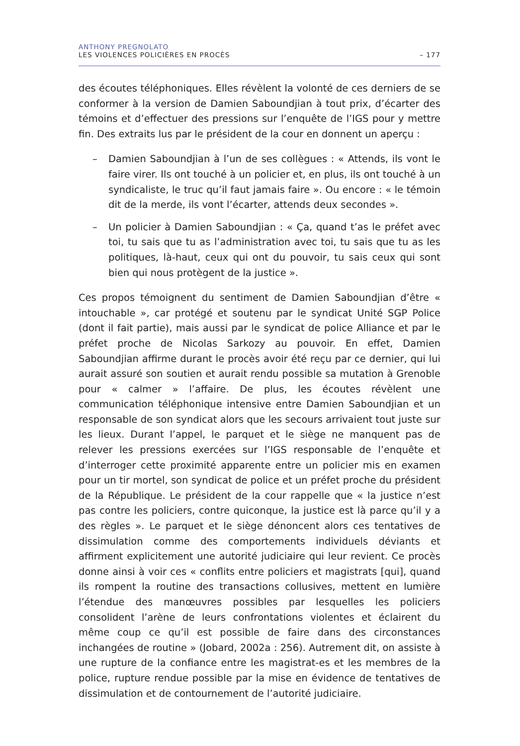ANTHONY PREGNOLATO
LES VIOLENCES POLICIÈRES EN PROCÈS – 177
des écoutes téléphoniques. Elles révèlent la volonté de ces derniers de se conformer à la version de Damien Saboundjian à tout prix, d’écarter des témoins et d’effectuer des pressions sur l’enquête de l’IGS pour y mettre fin. Des extraits lus par le président de la cour en donnent un aperçu :
– Damien Saboundjian à l’un de ses collègues : « Attends, ils vont le faire virer. Ils ont touché à un policier et, en plus, ils ont touché à un syndicaliste, le truc qu’il faut jamais faire ». Ou encore : « le témoin dit de la merde, ils vont l’écarter, attends deux secondes ».
– Un policier à Damien Saboundjian : « Ça, quand t’as le préfet avec toi, tu sais que tu as l’administration avec toi, tu sais que tu as les politiques, là-haut, ceux qui ont du pouvoir, tu sais ceux qui sont bien qui nous protègent de la justice ».
Ces propos témoignent du sentiment de Damien Saboundjian d’être « intouchable », car protégé et soutenu par le syndicat Unité SGP Police (dont il fait partie), mais aussi par le syndicat de police Alliance et par le préfet proche de Nicolas Sarkozy au pouvoir. En effet, Damien Saboundjian affirme durant le procès avoir été reçu par ce dernier, qui lui aurait assuré son soutien et aurait rendu possible sa mutation à Grenoble pour « calmer » l’affaire. De plus, les écoutes révèlent une communication téléphonique intensive entre Damien Saboundjian et un responsable de son syndicat alors que les secours arrivaient tout juste sur les lieux. Durant l’appel, le parquet et le siège ne manquent pas de relever les pressions exercées sur l’IGS responsable de l’enquête et d’interroger cette proximité apparente entre un policier mis en examen pour un tir mortel, son syndicat de police et un préfet proche du président de la République. Le président de la cour rappelle que « la justice n’est pas contre les policiers, contre quiconque, la justice est là parce qu’il y a des règles ». Le parquet et le siège dénoncent alors ces tentatives de dissimulation comme des comportements individuels déviants et affirment explicitement une autorité judiciaire qui leur revient. Ce procès donne ainsi à voir ces « conflits entre policiers et magistrats [qui], quand ils rompent la routine des transactions collusives, mettent en lumière l’étendue des manœuvres possibles par lesquelles les policiers consolident l’arène de leurs confrontations violentes et éclairent du même coup ce qu’il est possible de faire dans des circonstances inchangées de routine » (Jobard, 2002a : 256). Autrement dit, on assiste à une rupture de la confiance entre les magistrat-es et les membres de la police, rupture rendue possible par la mise en évidence de tentatives de dissimulation et de contournement de l’autorité judiciaire.